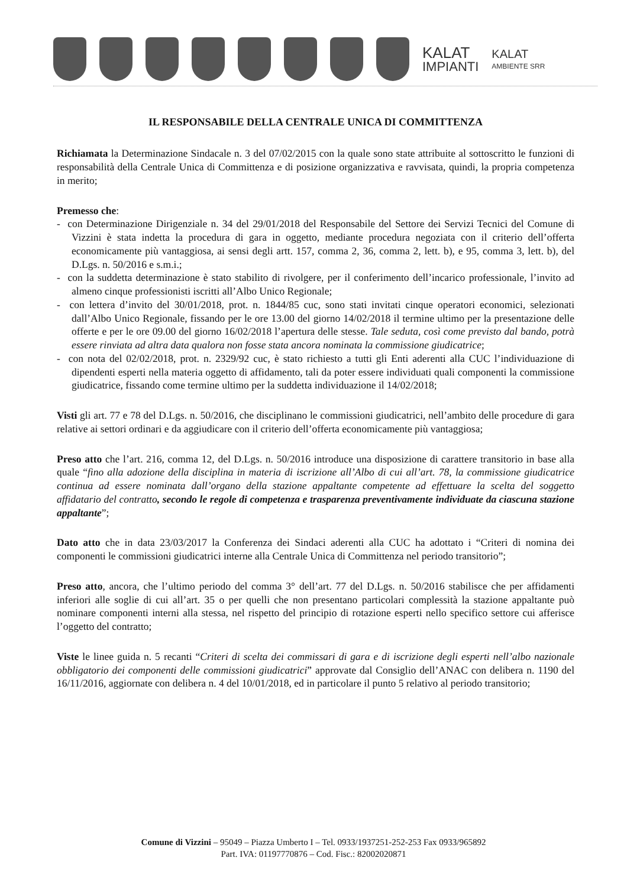KALAT
IMPIANTI
KALAT
AMBIENTE SRR
IL RESPONSABILE DELLA CENTRALE UNICA DI COMMITTENZA
Richiamata la Determinazione Sindacale n. 3 del 07/02/2015 con la quale sono state attribuite al sottoscritto le funzioni di responsabilità della Centrale Unica di Committenza e di posizione organizzativa e ravvisata, quindi, la propria competenza in merito;
Premesso che:
- con Determinazione Dirigenziale n. 34 del 29/01/2018 del Responsabile del Settore dei Servizi Tecnici del Comune di Vizzini è stata indetta la procedura di gara in oggetto, mediante procedura negoziata con il criterio dell’offerta economicamente più vantaggiosa, ai sensi degli artt. 157, comma 2, 36, comma 2, lett. b), e 95, comma 3, lett. b), del D.Lgs. n. 50/2016 e s.m.i.;
- con la suddetta determinazione è stato stabilito di rivolgere, per il conferimento dell’incarico professionale, l’invito ad almeno cinque professionisti iscritti all’Albo Unico Regionale;
- con lettera d’invito del 30/01/2018, prot. n. 1844/85 cuc, sono stati invitati cinque operatori economici, selezionati dall’Albo Unico Regionale, fissando per le ore 13.00 del giorno 14/02/2018 il termine ultimo per la presentazione delle offerte e per le ore 09.00 del giorno 16/02/2018 l’apertura delle stesse. Tale seduta, così come previsto dal bando, potrà essere rinviata ad altra data qualora non fosse stata ancora nominata la commissione giudicatrice;
- con nota del 02/02/2018, prot. n. 2329/92 cuc, è stato richiesto a tutti gli Enti aderenti alla CUC l’individuazione di dipendenti esperti nella materia oggetto di affidamento, tali da poter essere individuati quali componenti la commissione giudicatrice, fissando come termine ultimo per la suddetta individuazione il 14/02/2018;
Visti gli art. 77 e 78 del D.Lgs. n. 50/2016, che disciplinano le commissioni giudicatrici, nell’ambito delle procedure di gara relative ai settori ordinari e da aggiudicare con il criterio dell’offerta economicamente più vantaggiosa;
Preso atto che l’art. 216, comma 12, del D.Lgs. n. 50/2016 introduce una disposizione di carattere transitorio in base alla quale “fino alla adozione della disciplina in materia di iscrizione all’Albo di cui all’art. 78, la commissione giudicatrice continua ad essere nominata dall’organo della stazione appaltante competente ad effettuare la scelta del soggetto affidatario del contratto, secondo le regole di competenza e trasparenza preventivamente individuate da ciascuna stazione appaltante”;
Dato atto che in data 23/03/2017 la Conferenza dei Sindaci aderenti alla CUC ha adottato i “Criteri di nomina dei componenti le commissioni giudicatrici interne alla Centrale Unica di Committenza nel periodo transitorio”;
Preso atto, ancora, che l’ultimo periodo del comma 3° dell’art. 77 del D.Lgs. n. 50/2016 stabilisce che per affidamenti inferiori alle soglie di cui all’art. 35 o per quelli che non presentano particolari complessità la stazione appaltante può nominare componenti interni alla stessa, nel rispetto del principio di rotazione esperti nello specifico settore cui afferisce l’oggetto del contratto;
Viste le linee guida n. 5 recanti “Criteri di scelta dei commissari di gara e di iscrizione degli esperti nell’albo nazionale obbligatorio dei componenti delle commissioni giudicatrici” approvate dal Consiglio dell’ANAC con delibera n. 1190 del 16/11/2016, aggiornate con delibera n. 4 del 10/01/2018, ed in particolare il punto 5 relativo al periodo transitorio;
Comune di Vizzini – 95049 – Piazza Umberto I – Tel. 0933/1937251-252-253 Fax 0933/965892
Part. IVA: 01197770876 – Cod. Fisc.: 82002020871